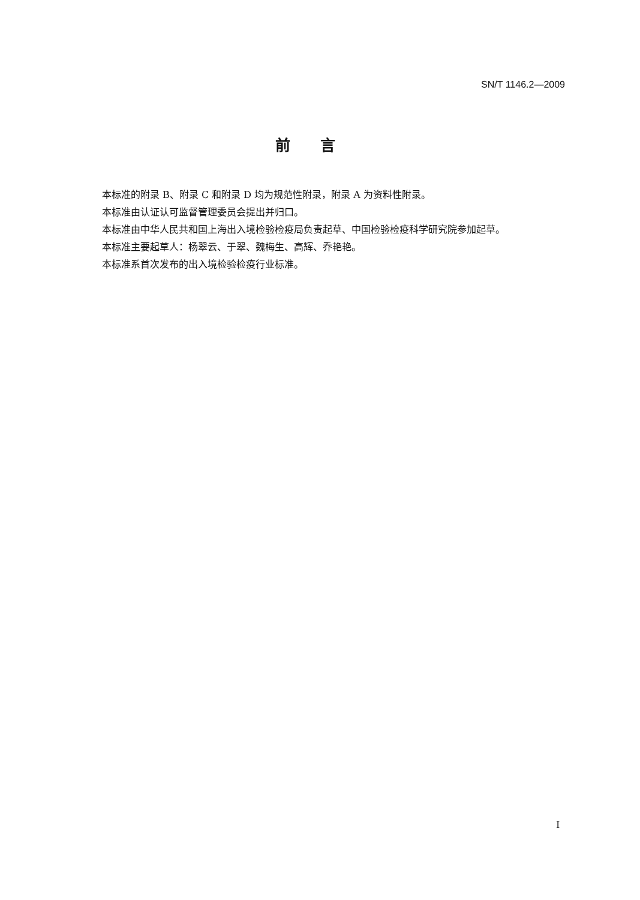SN/T 1146.2—2009
前言
本标准的附录 B、附录 C 和附录 D 均为规范性附录，附录 A 为资料性附录。
本标准由认证认可监督管理委员会提出并归口。
本标准由中华人民共和国上海出入境检验检疫局负责起草、中国检验检疫科学研究院参加起草。
本标准主要起草人：杨翠云、于翠、魏梅生、高辉、乔艳艳。
本标准系首次发布的出入境检验检疫行业标准。
I